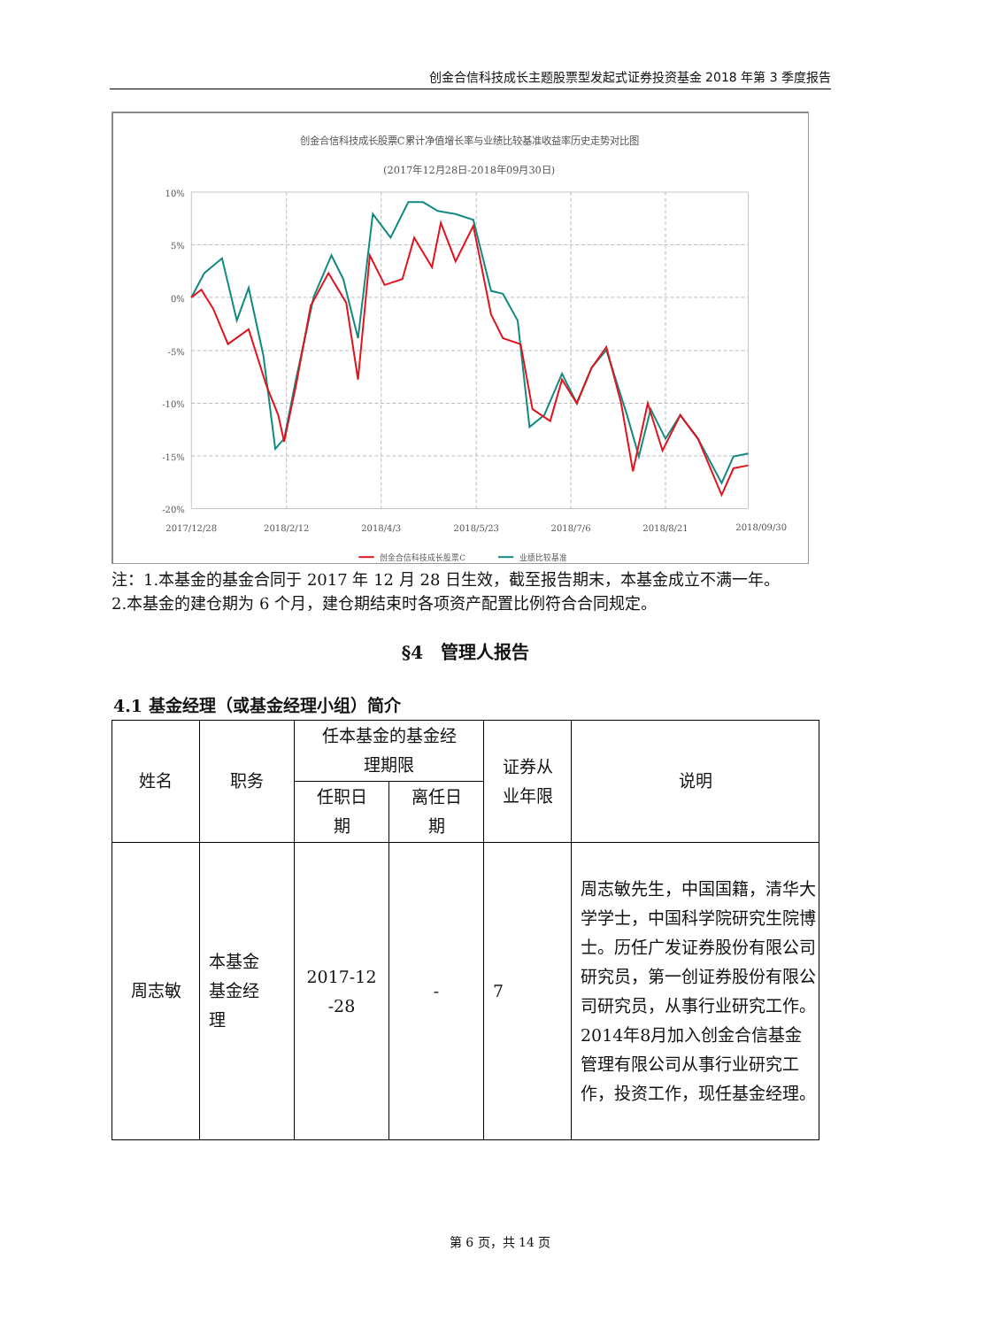创金合信科技成长主题股票型发起式证券投资基金 2018 年第 3 季度报告
创金合信科技成长股票C累计净值增长率与业绩比较基准收益率历史走势对比图
(2017年12月28日-2018年09月30日)
10%
5%
0%
-5%
-10%
-15%
-20%
2017/12/28
2018/2/12
2018/4/3
2018/5/23
2018/7/6
2018/8/21
2018/09/30
创金合信科技成长股票C
业绩比较基准
注：1.本基金的基金合同于 2017 年 12 月 28 日生效，截至报告期末，本基金成立不满一年。
2.本基金的建仓期为 6 个月，建仓期结束时各项资产配置比例符合合同规定。
§4　管理人报告
4.1 基金经理（或基金经理小组）简介
| 姓名 | 职务 | 任本基金的基金经 理期限 | | 证券从 业年限 | 说明 |
| --- | --- | --- | --- | --- | --- |
| | | 任职日 期 | 离任日 期 | | |
| 周志敏 | 本基金 基金经 理 | 2017-12 -28 | - | 7 | 周志敏先生，中国国籍，清华大学学士，中国科学院研究生院博士。历任广发证券股份有限公司研究员，第一创证券股份有限公司研究员，从事行业研究工作。2014年8月加入创金合信基金管理有限公司从事行业研究工作，投资工作，现任基金经理。 |
第 6 页，共 14 页